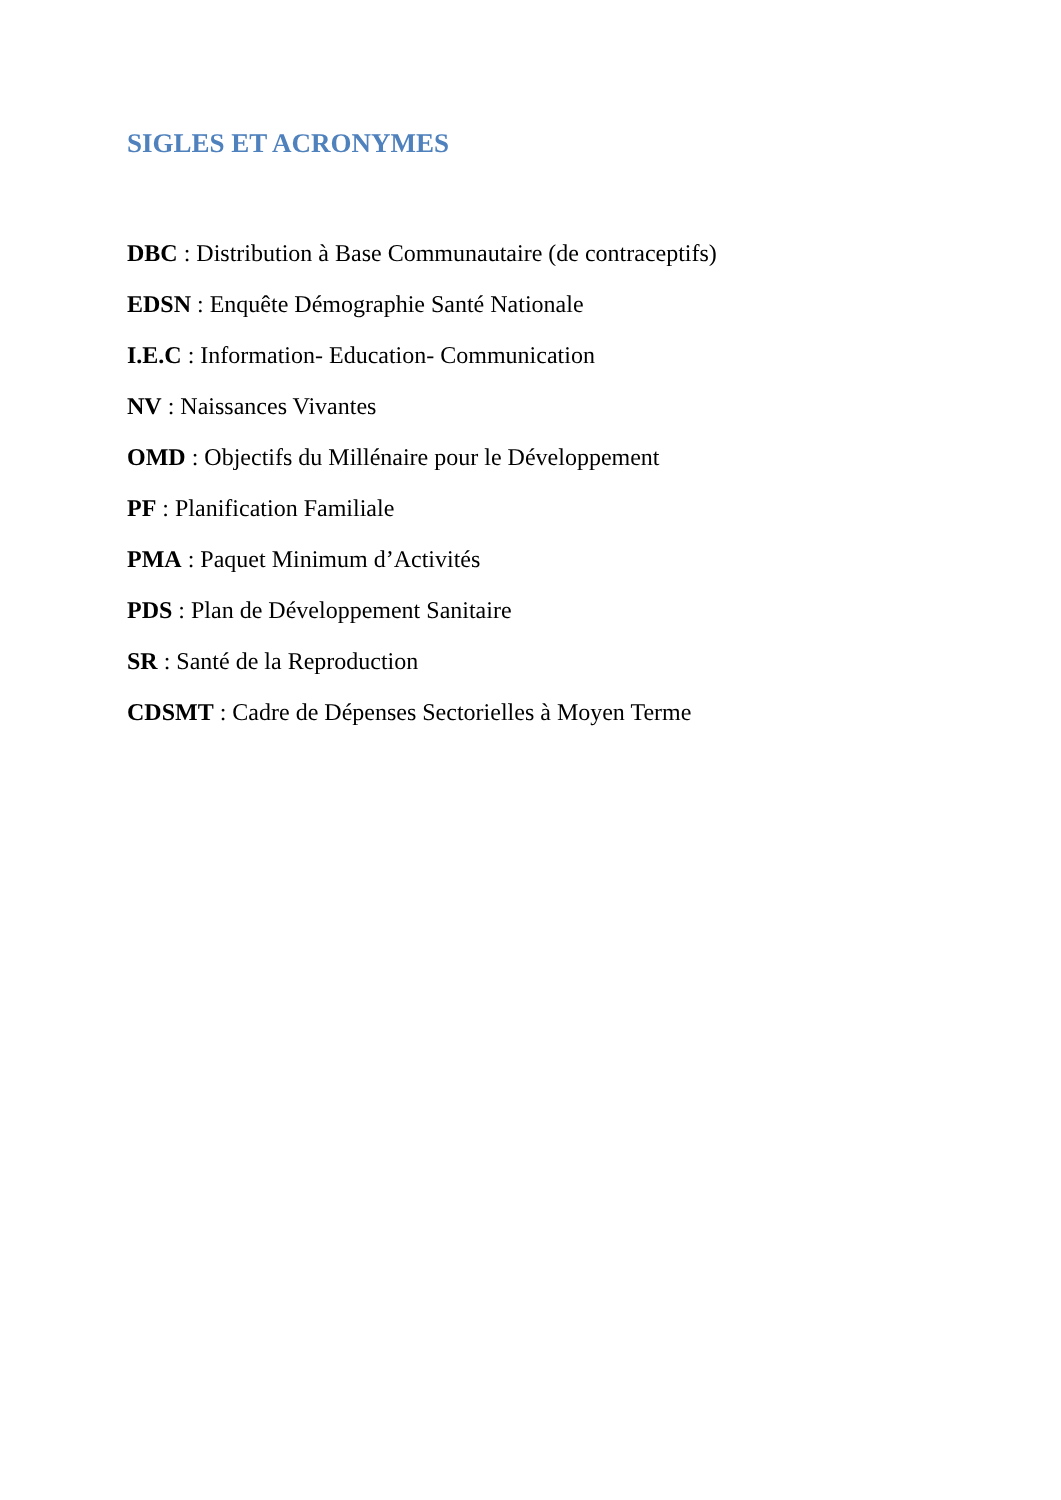SIGLES ET ACRONYMES
DBC : Distribution à Base Communautaire (de contraceptifs)
EDSN : Enquête Démographie Santé Nationale
I.E.C : Information- Education- Communication
NV : Naissances Vivantes
OMD : Objectifs du Millénaire pour le Développement
PF : Planification Familiale
PMA : Paquet Minimum d’Activités
PDS : Plan de Développement Sanitaire
SR : Santé de la Reproduction
CDSMT : Cadre de Dépenses Sectorielles à Moyen Terme